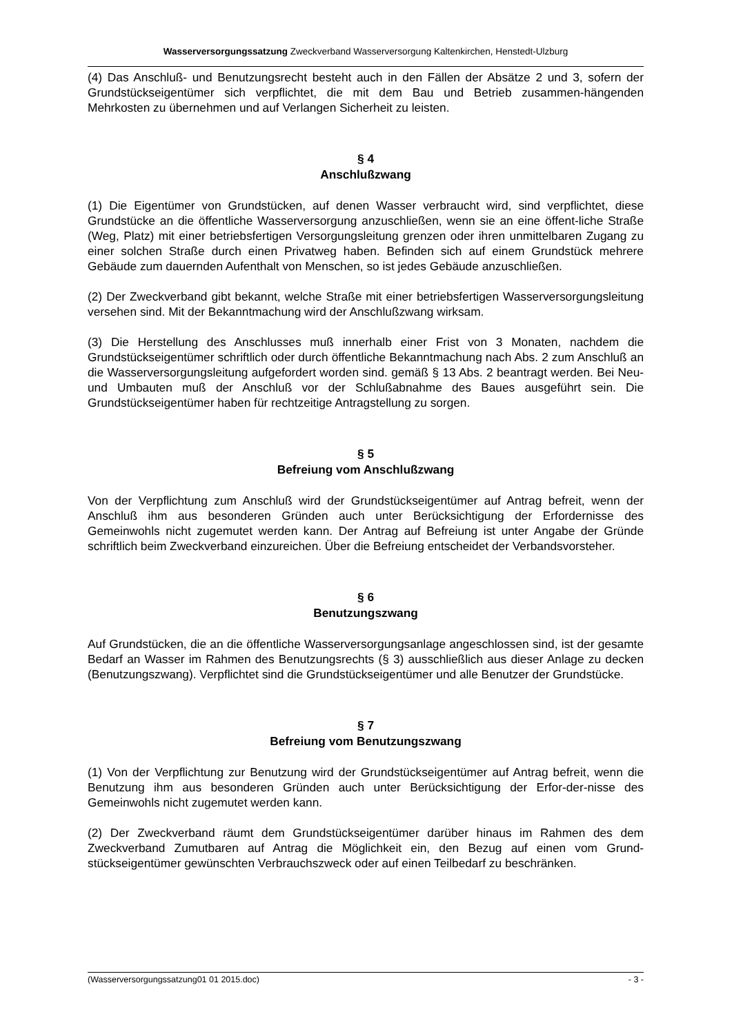Wasserversorgungssatzung Zweckverband Wasserversorgung Kaltenkirchen, Henstedt-Ulzburg
(4) Das Anschluß- und Benutzungsrecht besteht auch in den Fällen der Absätze 2 und 3, sofern der Grundstückseigentümer sich verpflichtet, die mit dem Bau und Betrieb zusammen-hängenden Mehrkosten zu übernehmen und auf Verlangen Sicherheit zu leisten.
§ 4
Anschlußzwang
(1) Die Eigentümer von Grundstücken, auf denen Wasser verbraucht wird, sind verpflichtet, diese Grundstücke an die öffentliche Wasserversorgung anzuschließen, wenn sie an eine öffent-liche Straße (Weg, Platz) mit einer betriebsfertigen Versorgungsleitung grenzen oder ihren unmittelbaren Zugang zu einer solchen Straße durch einen Privatweg haben. Befinden sich auf einem Grundstück mehrere Gebäude zum dauernden Aufenthalt von Menschen, so ist jedes Gebäude anzuschließen.
(2) Der Zweckverband gibt bekannt, welche Straße mit einer betriebsfertigen Wasserversorgungsleitung versehen sind. Mit der Bekanntmachung wird der Anschlußzwang wirksam.
(3) Die Herstellung des Anschlusses muß innerhalb einer Frist von 3 Monaten, nachdem die Grundstückseigentümer schriftlich oder durch öffentliche Bekanntmachung nach Abs. 2 zum Anschluß an die Wasserversorgungsleitung aufgefordert worden sind. gemäß § 13 Abs. 2 beantragt werden. Bei Neu- und Umbauten muß der Anschluß vor der Schlußabnahme des Baues ausgeführt sein. Die Grundstückseigentümer haben für rechtzeitige Antragstellung zu sorgen.
§ 5
Befreiung vom Anschlußzwang
Von der Verpflichtung zum Anschluß wird der Grundstückseigentümer auf Antrag befreit, wenn der Anschluß ihm aus besonderen Gründen auch unter Berücksichtigung der Erfordernisse des Gemeinwohls nicht zugemutet werden kann. Der Antrag auf Befreiung ist unter Angabe der Gründe schriftlich beim Zweckverband einzureichen. Über die Befreiung entscheidet der Verbandsvorsteher.
§ 6
Benutzungszwang
Auf Grundstücken, die an die öffentliche Wasserversorgungsanlage angeschlossen sind, ist der gesamte Bedarf an Wasser im Rahmen des Benutzungsrechts (§ 3) ausschließlich aus dieser Anlage zu decken (Benutzungszwang). Verpflichtet sind die Grundstückseigentümer und alle Benutzer der Grundstücke.
§ 7
Befreiung vom Benutzungszwang
(1) Von der Verpflichtung zur Benutzung wird der Grundstückseigentümer auf Antrag befreit, wenn die Benutzung ihm aus besonderen Gründen auch unter Berücksichtigung der Erfor-der-nisse des Gemeinwohls nicht zugemutet werden kann.
(2) Der Zweckverband räumt dem Grundstückseigentümer darüber hinaus im Rahmen des dem Zweckverband Zumutbaren auf Antrag die Möglichkeit ein, den Bezug auf einen vom Grund-stückseigentümer gewünschten Verbrauchszweck oder auf einen Teilbedarf zu beschränken.
(Wasserversorgungssatzung01 01 2015.doc) - 3 -